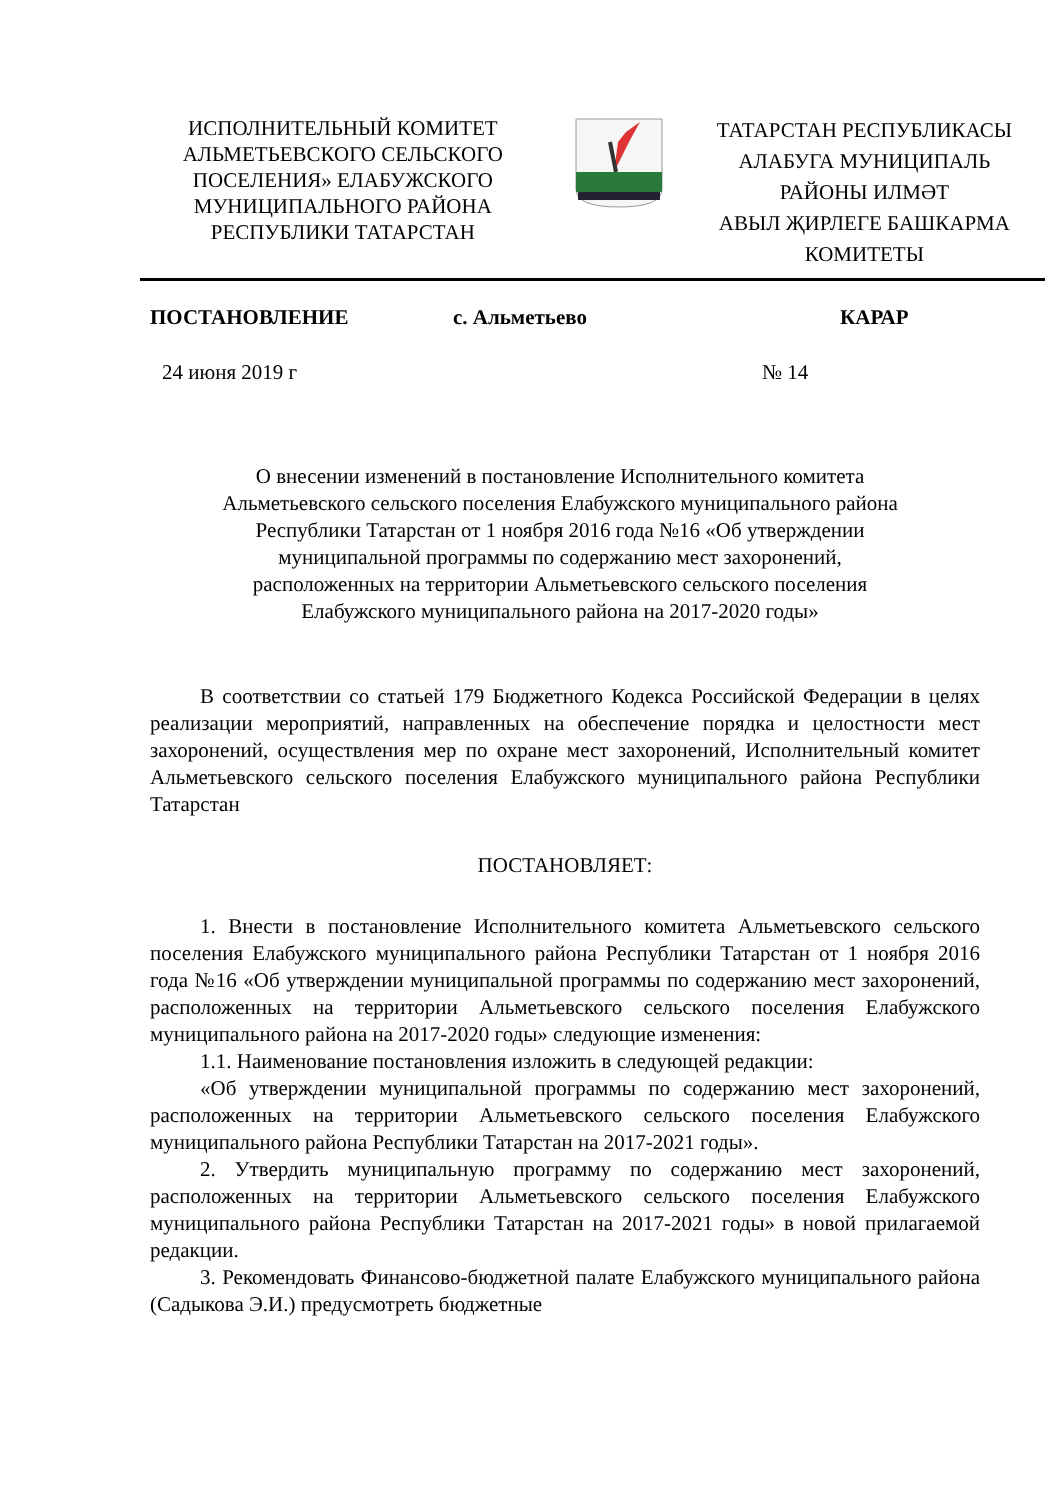ИСПОЛНИТЕЛЬНЫЙ КОМИТЕТ
АЛЬМЕТЬЕВСКОГО СЕЛЬСКОГО
ПОСЕЛЕНИЯ» ЕЛАБУЖСКОГО
МУНИЦИПАЛЬНОГО РАЙОНА
РЕСПУБЛИКИ ТАТАРСТАН
ТАТАРСТАН РЕСПУБЛИКАСЫ
АЛАБУГА МУНИЦИПАЛЬ
РАЙОНЫ ИЛМӘТ
АВЫЛ ҖИРЛЕГЕ БАШКАРМА
КОМИТЕТЫ
ПОСТАНОВЛЕНИЕ с. Альметьево КАРАР
24 июня 2019 г № 14
О внесении изменений в постановление Исполнительного комитета
Альметьевского сельского поселения Елабужского муниципального района
Республики Татарстан от 1 ноября 2016 года №16 «Об утверждении
муниципальной программы по содержанию мест захоронений,
расположенных на территории Альметьевского сельского поселения
Елабужского муниципального района на 2017-2020 годы»
В соответствии со статьей 179 Бюджетного Кодекса Российской Федерации в целях реализации мероприятий, направленных на обеспечение порядка и целостности мест захоронений, осуществления мер по охране мест захоронений, Исполнительный комитет Альметьевского сельского поселения Елабужского муниципального района Республики Татарстан
ПОСТАНОВЛЯЕТ:
1. Внести в постановление Исполнительного комитета Альметьевского сельского поселения Елабужского муниципального района Республики Татарстан от 1 ноября 2016 года №16 «Об утверждении муниципальной программы по содержанию мест захоронений, расположенных на территории Альметьевского сельского поселения Елабужского муниципального района на 2017-2020 годы» следующие изменения:
1.1. Наименование постановления изложить в следующей редакции:
«Об утверждении муниципальной программы по содержанию мест захоронений, расположенных на территории Альметьевского сельского поселения Елабужского муниципального района Республики Татарстан на 2017-2021 годы».
2. Утвердить муниципальную программу по содержанию мест захоронений, расположенных на территории Альметьевского сельского поселения Елабужского муниципального района Республики Татарстан на 2017-2021 годы» в новой прилагаемой редакции.
3. Рекомендовать Финансово-бюджетной палате Елабужского муниципального района (Садыкова Э.И.) предусмотреть бюджетные